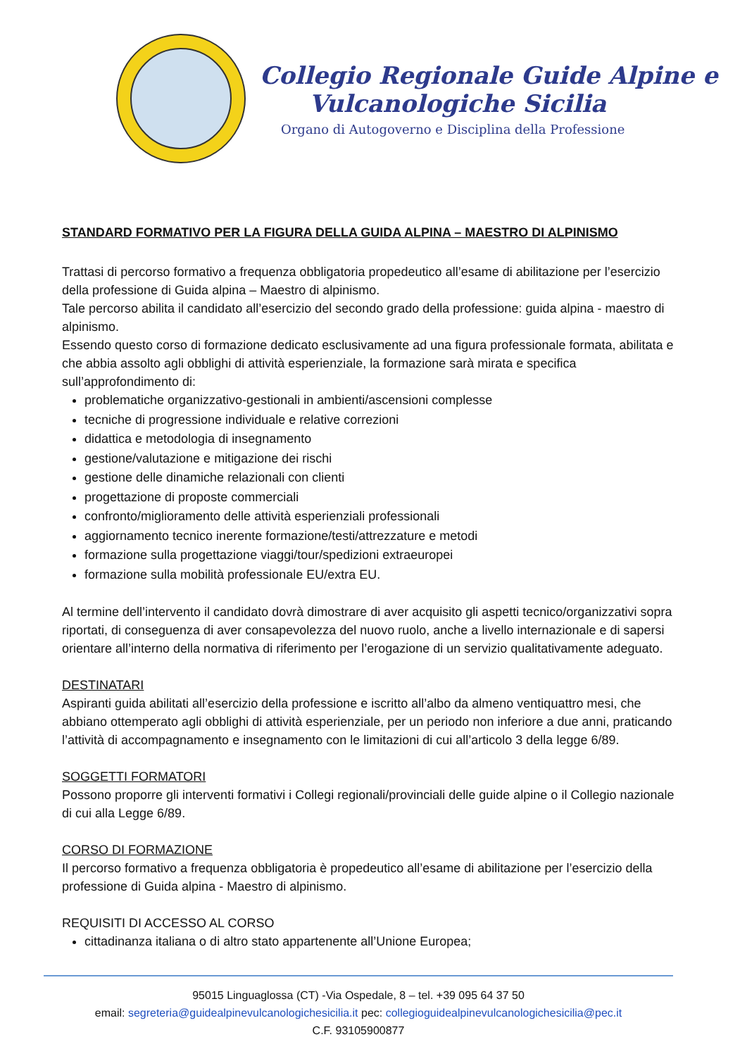Collegio Regionale Guide Alpine e
Vulcanologiche Sicilia
Organo di Autogoverno e Disciplina della Professione
STANDARD FORMATIVO PER LA FIGURA DELLA GUIDA ALPINA – MAESTRO DI ALPINISMO
Trattasi di percorso formativo a frequenza obbligatoria propedeutico all’esame di abilitazione per l’esercizio della professione di Guida alpina – Maestro di alpinismo.
Tale percorso abilita il candidato all’esercizio del secondo grado della professione: guida alpina - maestro di alpinismo.
Essendo questo corso di formazione dedicato esclusivamente ad una figura professionale formata, abilitata e che abbia assolto agli obblighi di attività esperienziale, la formazione sarà mirata e specifica sull’approfondimento di:
problematiche organizzativo-gestionali in ambienti/ascensioni complesse
tecniche di progressione individuale e relative correzioni
didattica e metodologia di insegnamento
gestione/valutazione e mitigazione dei rischi
gestione delle dinamiche relazionali con clienti
progettazione di proposte commerciali
confronto/miglioramento delle attività esperienziali professionali
aggiornamento tecnico inerente formazione/testi/attrezzature e metodi
formazione sulla progettazione viaggi/tour/spedizioni extraeuropei
formazione sulla mobilità professionale EU/extra EU.
Al termine dell’intervento il candidato dovrà dimostrare di aver acquisito gli aspetti tecnico/organizzativi sopra riportati, di conseguenza di aver consapevolezza del nuovo ruolo, anche a livello internazionale e di sapersi orientare all’interno della normativa di riferimento per l’erogazione di un servizio qualitativamente adeguato.
DESTINATARI
Aspiranti guida abilitati all’esercizio della professione e iscritto all’albo da almeno ventiquattro mesi, che abbiano ottemperato agli obblighi di attività esperienziale, per un periodo non inferiore a due anni, praticando l’attività di accompagnamento e insegnamento con le limitazioni di cui all’articolo 3 della legge 6/89.
SOGGETTI FORMATORI
Possono proporre gli interventi formativi i Collegi regionali/provinciali delle guide alpine o il Collegio nazionale di cui alla Legge 6/89.
CORSO DI FORMAZIONE
Il percorso formativo a frequenza obbligatoria è propedeutico all’esame di abilitazione per l’esercizio della professione di Guida alpina - Maestro di alpinismo.
REQUISITI DI ACCESSO AL CORSO
cittadinanza italiana o di altro stato appartenente all’Unione Europea;
95015 Linguaglossa (CT) -Via Ospedale, 8 – tel. +39 095 64 37 50
email: segreteria@guidealpinevulcanologichesicilia.it pec: collegioguidealpinevulcanologichesicilia@pec.it
C.F. 93105900877